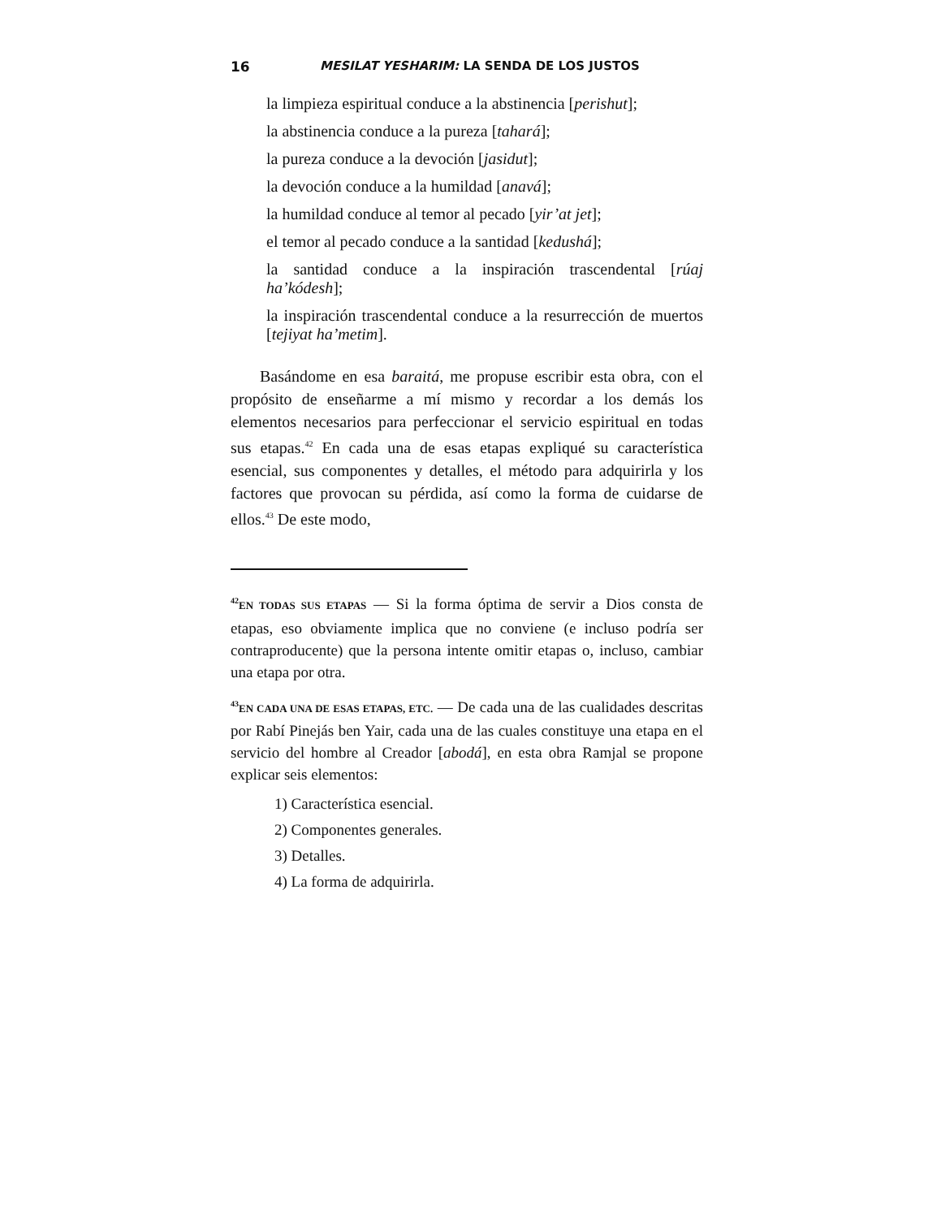16 MESILAT YESHARIM: LA SENDA DE LOS JUSTOS
la limpieza espiritual conduce a la abstinencia [perishut];
la abstinencia conduce a la pureza [tahará];
la pureza conduce a la devoción [jasidut];
la devoción conduce a la humildad [anavá];
la humildad conduce al temor al pecado [yir’at jet];
el temor al pecado conduce a la santidad [kedushá];
la santidad conduce a la inspiración trascendental [rúaj ha’kódesh];
la inspiración trascendental conduce a la resurrección de muertos [tejiyat ha’metim].
Basándome en esa baraitá, me propuse escribir esta obra, con el propósito de enseñarme a mí mismo y recordar a los demás los elementos necesarios para perfeccionar el servicio espiritual en todas sus etapas.<sup>42</sup> En cada una de esas etapas expliqué su característica esencial, sus componentes y detalles, el método para adquirirla y los factores que provocan su pérdida, así como la forma de cuidarse de ellos.<sup>43</sup> De este modo,
<sup>42</sup> EN TODAS SUS ETAPAS — Si la forma óptima de servir a Dios consta de etapas, eso obviamente implica que no conviene (e incluso podría ser contraproducente) que la persona intente omitir etapas o, incluso, cambiar una etapa por otra.
<sup>43</sup> EN CADA UNA DE ESAS ETAPAS, ETC. — De cada una de las cualidades descritas por Rabí Pinejás ben Yair, cada una de las cuales constituye una etapa en el servicio del hombre al Creador [abodá], en esta obra Ramjal se propone explicar seis elementos:
1) Característica esencial.
2) Componentes generales.
3) Detalles.
4) La forma de adquirirla.